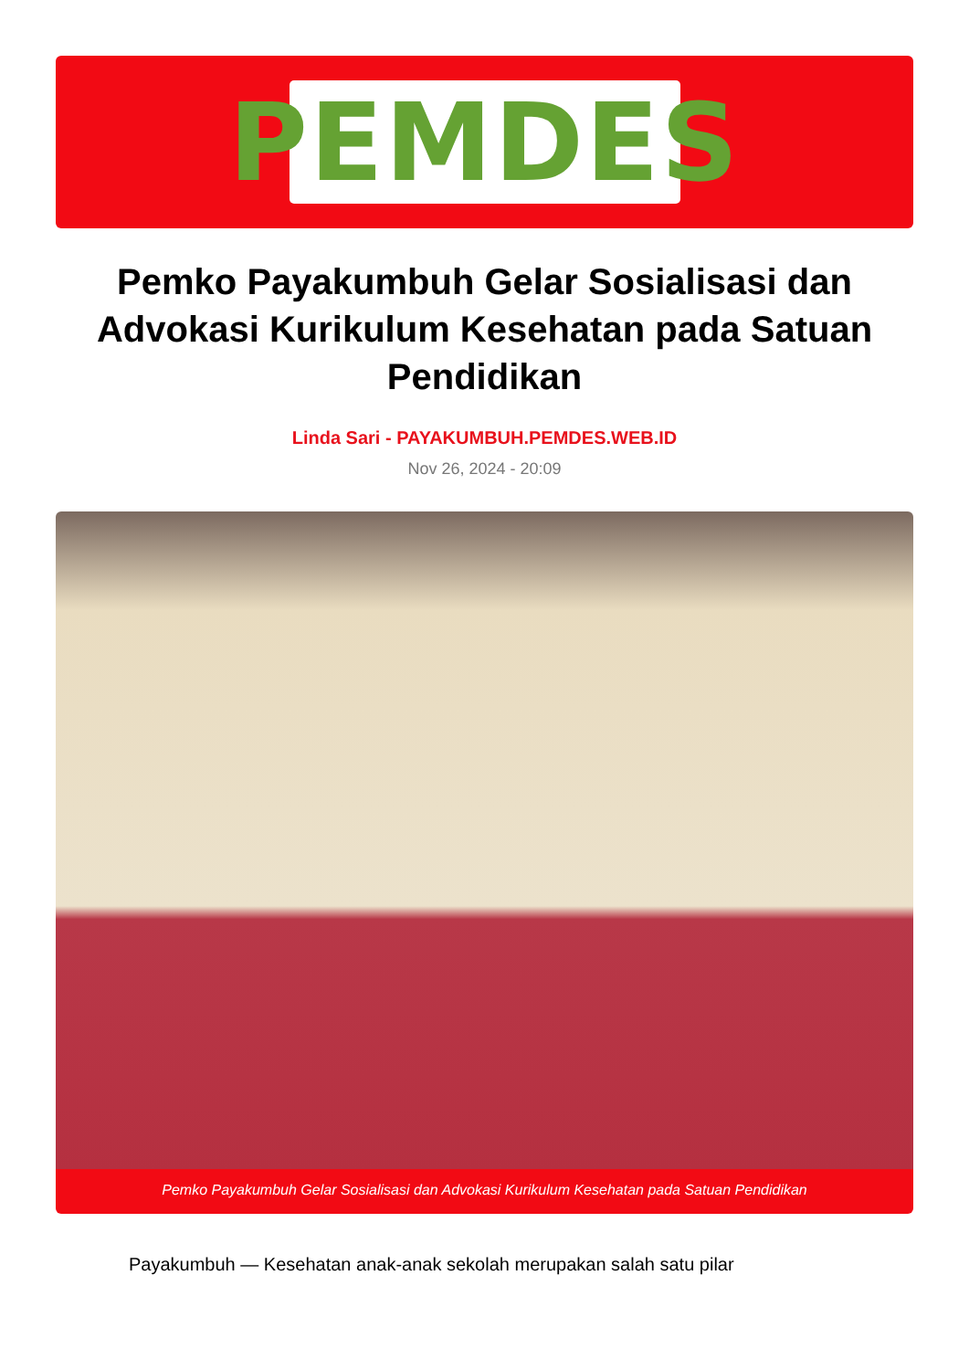PEMDES
Pemko Payakumbuh Gelar Sosialisasi dan Advokasi Kurikulum Kesehatan pada Satuan Pendidikan
Linda Sari - PAYAKUMBUH.PEMDES.WEB.ID
Nov 26, 2024 - 20:09
Pemko Payakumbuh Gelar Sosialisasi dan Advokasi Kurikulum Kesehatan pada Satuan Pendidikan
Payakumbuh — Kesehatan anak-anak sekolah merupakan salah satu pilar